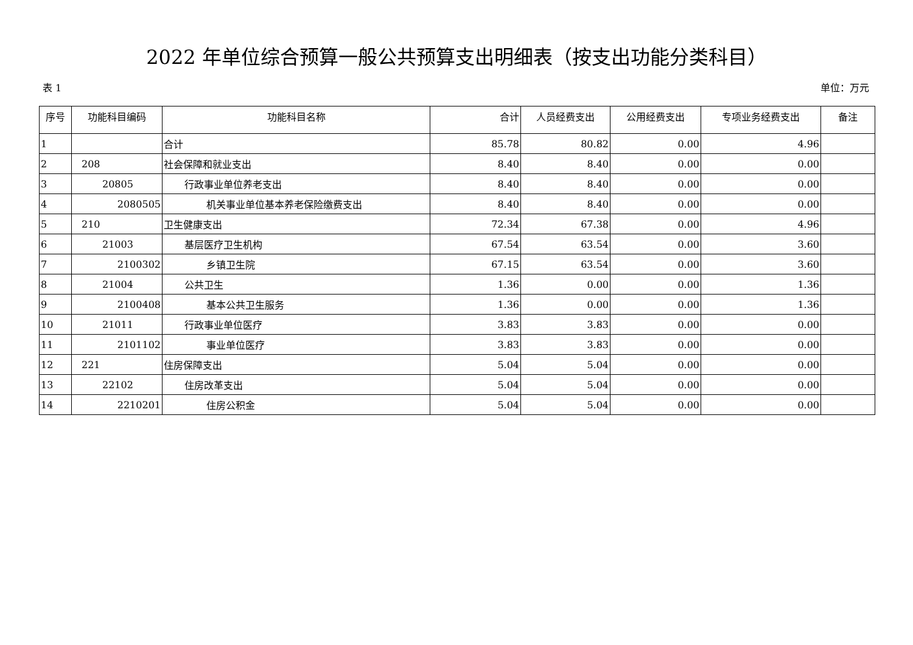2022 年单位综合预算一般公共预算支出明细表（按支出功能分类科目）
表 1 单位：万元
| 序号 | 功能科目编码 | 功能科目名称 | 合计 | 人员经费支出 | 公用经费支出 | 专项业务经费支出 | 备注 |
| --- | --- | --- | --- | --- | --- | --- | --- |
| 1 | | 合计 | 85.78 | 80.82 | 0.00 | 4.96 | |
| 2 | 208 | 社会保障和就业支出 | 8.40 | 8.40 | 0.00 | 0.00 | |
| 3 | 20805 | 行政事业单位养老支出 | 8.40 | 8.40 | 0.00 | 0.00 | |
| 4 | 2080505 | 机关事业单位基本养老保险缴费支出 | 8.40 | 8.40 | 0.00 | 0.00 | |
| 5 | 210 | 卫生健康支出 | 72.34 | 67.38 | 0.00 | 4.96 | |
| 6 | 21003 | 基层医疗卫生机构 | 67.54 | 63.54 | 0.00 | 3.60 | |
| 7 | 2100302 | 乡镇卫生院 | 67.15 | 63.54 | 0.00 | 3.60 | |
| 8 | 21004 | 公共卫生 | 1.36 | 0.00 | 0.00 | 1.36 | |
| 9 | 2100408 | 基本公共卫生服务 | 1.36 | 0.00 | 0.00 | 1.36 | |
| 10 | 21011 | 行政事业单位医疗 | 3.83 | 3.83 | 0.00 | 0.00 | |
| 11 | 2101102 | 事业单位医疗 | 3.83 | 3.83 | 0.00 | 0.00 | |
| 12 | 221 | 住房保障支出 | 5.04 | 5.04 | 0.00 | 0.00 | |
| 13 | 22102 | 住房改革支出 | 5.04 | 5.04 | 0.00 | 0.00 | |
| 14 | 2210201 | 住房公积金 | 5.04 | 5.04 | 0.00 | 0.00 | |